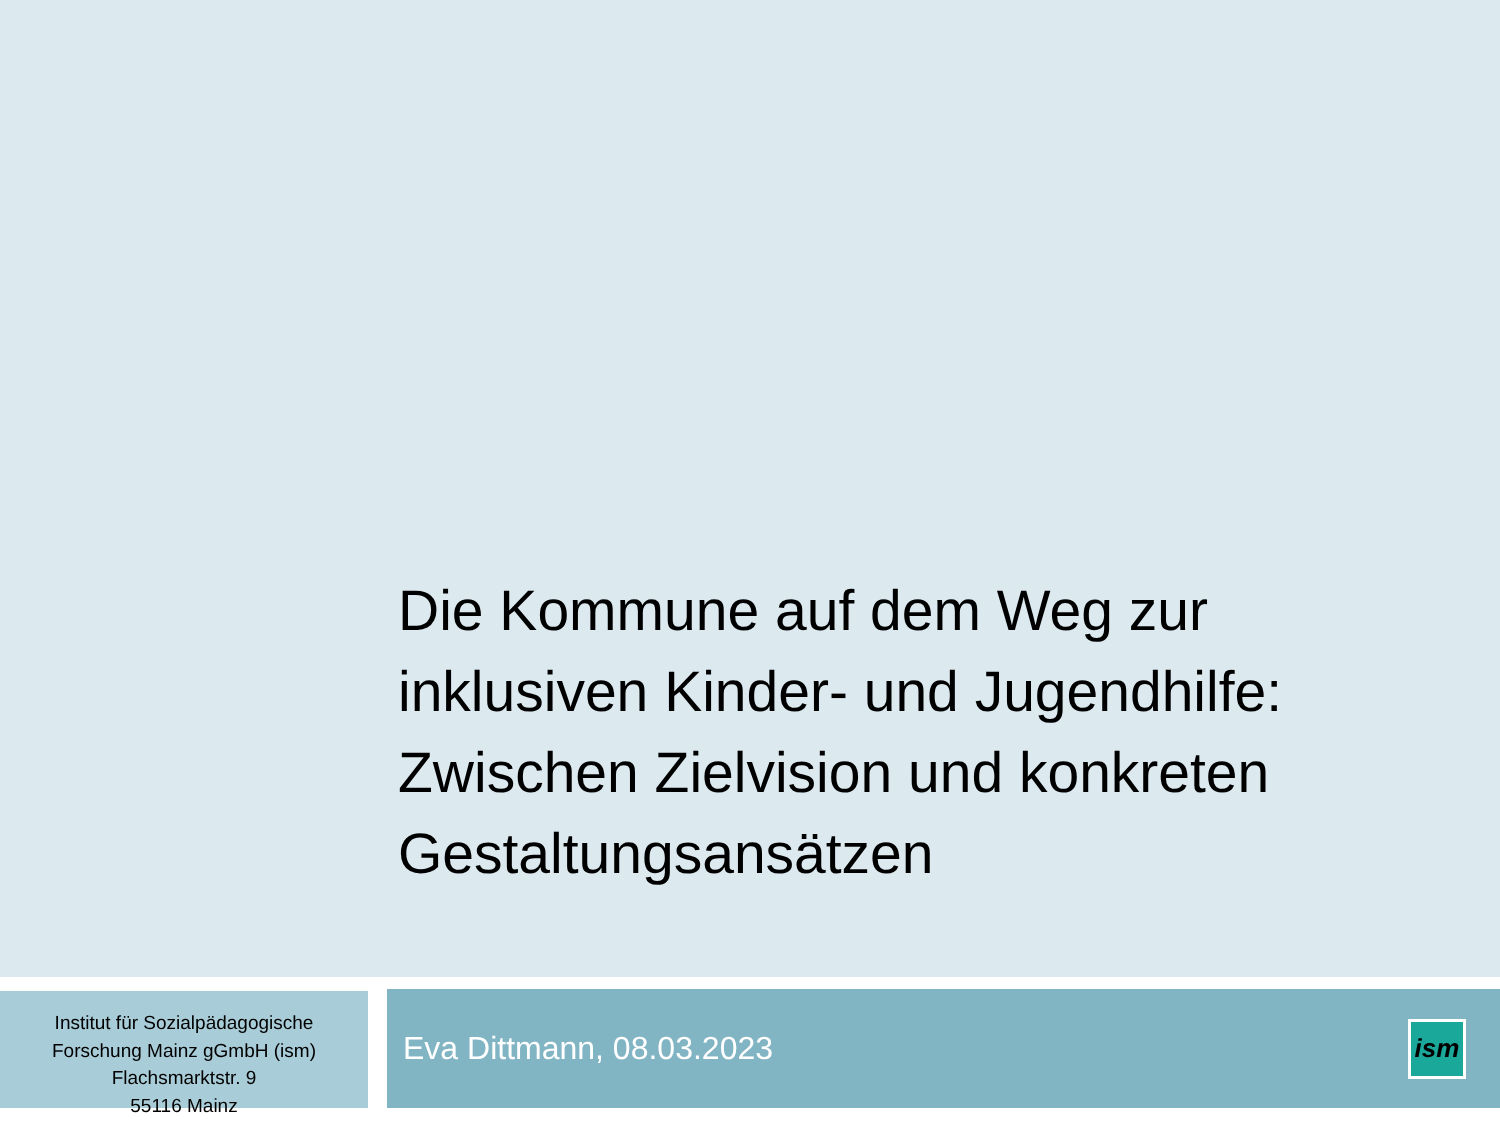Die Kommune auf dem Weg zur inklusiven Kinder- und Jugendhilfe: Zwischen Zielvision und konkreten Gestaltungsansätzen
Institut für Sozialpädagogische
Forschung Mainz gGmbH (ism)
Flachsmarktstr. 9
55116 Mainz
Eva Dittmann, 08.03.2023
ism